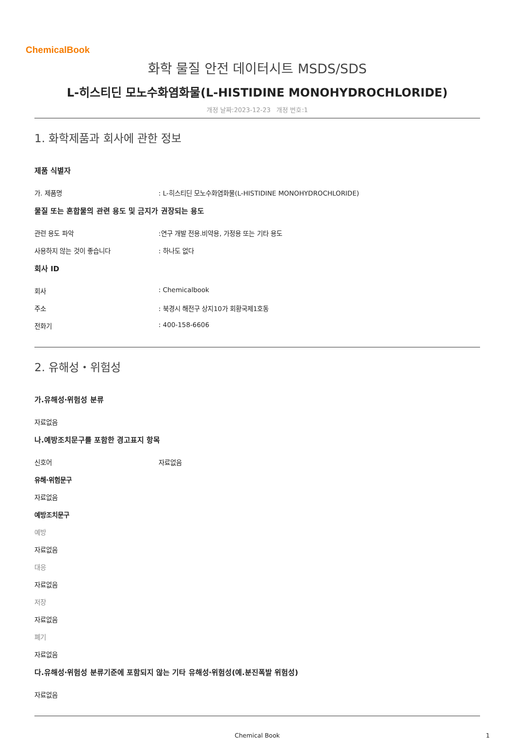ChemicalBook
화학 물질 안전 데이터시트 MSDS/SDS
L-히스티딘 모노수화염화물(L-HISTIDINE MONOHYDROCHLORIDE)
개정 날짜:2023-12-23 개정 번호:1
1. 화학제품과 회사에 관한 정보
제품 식별자
가. 제품명 : L-히스티딘 모노수화염화물(L-HISTIDINE MONOHYDROCHLORIDE)
물질 또는 혼합물의 관련 용도 및 금지가 권장되는 용도
관련 용도 파악 :연구 개발 전용.비약용, 가정용 또는 기타 용도
사용하지 않는 것이 좋습니다 : 하나도 없다
회사 ID
회사 : Chemicalbook
주소 : 북경시 해전구 상지10가 회황국제1호동
전화기 : 400-158-6606
2. 유해성・위험성
가.유해성·위험성 분류
자료없음
나.예방조치문구를 포함한 경고표지 항목
신호어 자료없음
유해·위험문구
자료없음
예방조치문구
예방
자료없음
대응
자료없음
저장
자료없음
폐기
자료없음
다.유해성·위험성 분류기준에 포함되지 않는 기타 유해성·위험성(예.분진폭발 위험성)
자료없음
Chemical Book 1